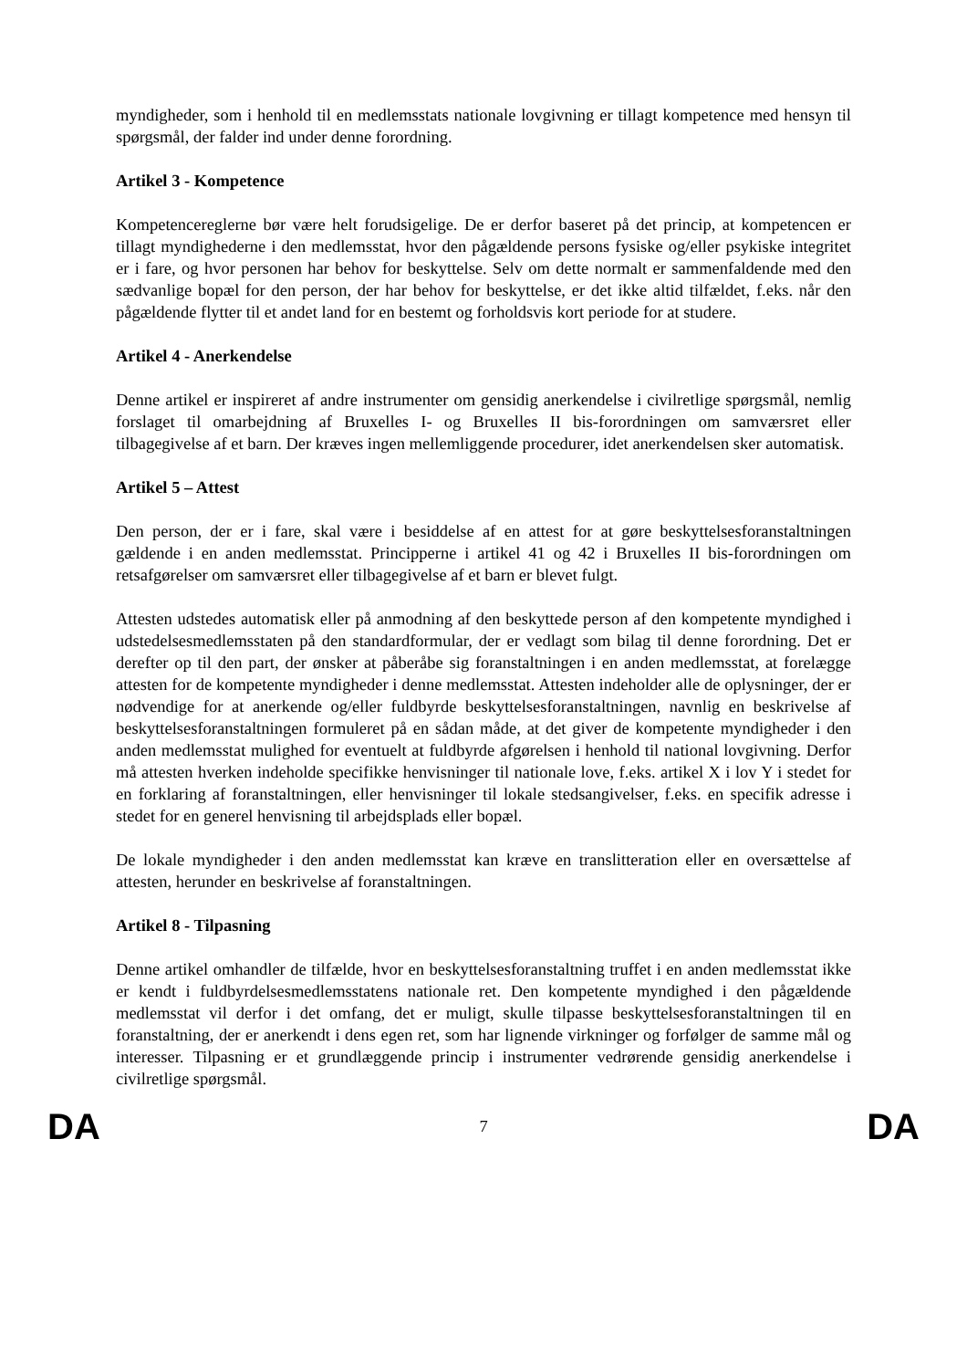myndigheder, som i henhold til en medlemsstats nationale lovgivning er tillagt kompetence med hensyn til spørgsmål, der falder ind under denne forordning.
Artikel 3 - Kompetence
Kompetencereglerne bør være helt forudsigelige. De er derfor baseret på det princip, at kompetencen er tillagt myndighederne i den medlemsstat, hvor den pågældende persons fysiske og/eller psykiske integritet er i fare, og hvor personen har behov for beskyttelse. Selv om dette normalt er sammenfaldende med den sædvanlige bopæl for den person, der har behov for beskyttelse, er det ikke altid tilfældet, f.eks. når den pågældende flytter til et andet land for en bestemt og forholdsvis kort periode for at studere.
Artikel 4 - Anerkendelse
Denne artikel er inspireret af andre instrumenter om gensidig anerkendelse i civilretlige spørgsmål, nemlig forslaget til omarbejdning af Bruxelles I- og Bruxelles II bis-forordningen om samværsret eller tilbagegivelse af et barn. Der kræves ingen mellemliggende procedurer, idet anerkendelsen sker automatisk.
Artikel 5 – Attest
Den person, der er i fare, skal være i besiddelse af en attest for at gøre beskyttelsesforanstaltningen gældende i en anden medlemsstat. Principperne i artikel 41 og 42 i Bruxelles II bis-forordningen om retsafgørelser om samværsret eller tilbagegivelse af et barn er blevet fulgt.
Attesten udstedes automatisk eller på anmodning af den beskyttede person af den kompetente myndighed i udstedelsesmedlemsstaten på den standardformular, der er vedlagt som bilag til denne forordning. Det er derefter op til den part, der ønsker at påberåbe sig foranstaltningen i en anden medlemsstat, at forelægge attesten for de kompetente myndigheder i denne medlemsstat. Attesten indeholder alle de oplysninger, der er nødvendige for at anerkende og/eller fuldbyrde beskyttelsesforanstaltningen, navnlig en beskrivelse af beskyttelsesforanstaltningen formuleret på en sådan måde, at det giver de kompetente myndigheder i den anden medlemsstat mulighed for eventuelt at fuldbyrde afgørelsen i henhold til national lovgivning. Derfor må attesten hverken indeholde specifikke henvisninger til nationale love, f.eks. artikel X i lov Y i stedet for en forklaring af foranstaltningen, eller henvisninger til lokale stedsangivelser, f.eks. en specifik adresse i stedet for en generel henvisning til arbejdsplads eller bopæl.
De lokale myndigheder i den anden medlemsstat kan kræve en translitteration eller en oversættelse af attesten, herunder en beskrivelse af foranstaltningen.
Artikel 8 - Tilpasning
Denne artikel omhandler de tilfælde, hvor en beskyttelsesforanstaltning truffet i en anden medlemsstat ikke er kendt i fuldbyrdelsesmedlemsstatens nationale ret. Den kompetente myndighed i den pågældende medlemsstat vil derfor i det omfang, det er muligt, skulle tilpasse beskyttelsesforanstaltningen til en foranstaltning, der er anerkendt i dens egen ret, som har lignende virkninger og forfølger de samme mål og interesser. Tilpasning er et grundlæggende princip i instrumenter vedrørende gensidig anerkendelse i civilretlige spørgsmål.
DA 7 DA